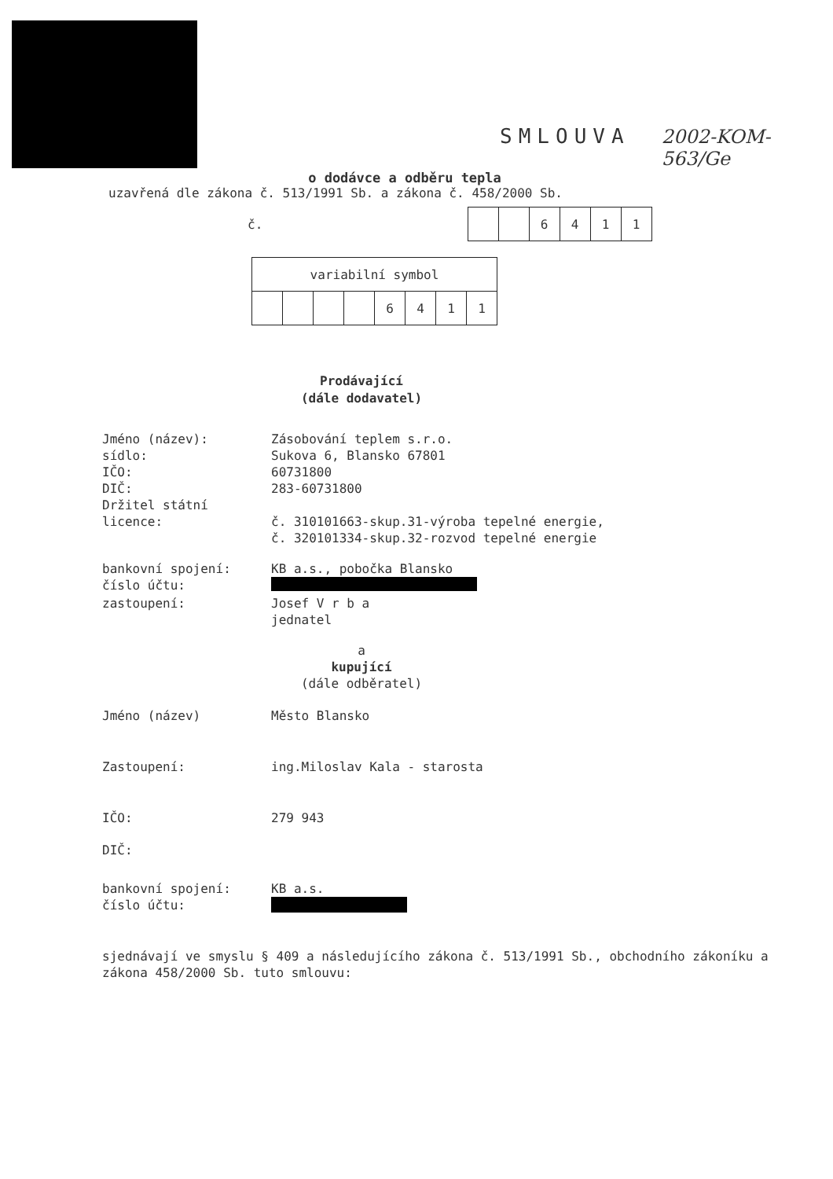SMLOUVA 2002-KOM-563/Ge
o dodávce a odběru tepla
uzavřená dle zákona č. 513/1991 Sb. a zákona č. 458/2000 Sb.
č.
| | | 6 | 4 | 1 | 1 |
| variabilní symbol | | | | | | | |
| | | | | 6 | 4 | 1 | 1 |
Prodávající
(dále dodavatel)
Jméno (název): Zásobování teplem s.r.o.
sídlo: Sukova 6, Blansko 67801
IČO: 60731800
DIČ: 283-60731800
Držitel státní licence:
č. 310101663-skup.31-výroba tepelné energie,
č. 320101334-skup.32-rozvod tepelné energie
bankovní spojení: KB a.s., pobočka Blansko
číslo účtu:
zastoupení: Josef V r b a
jednatel
a
kupující
(dále odběratel)
Jméno (název) Město Blansko
Zastoupení: ing.Miloslav Kala - starosta
IČO: 279 943
DIČ:
bankovní spojení: KB a.s.
číslo účtu:
sjednávají ve smyslu § 409 a následujícího zákona č. 513/1991 Sb., obchodního zákoníku a zákona 458/2000 Sb. tuto smlouvu: